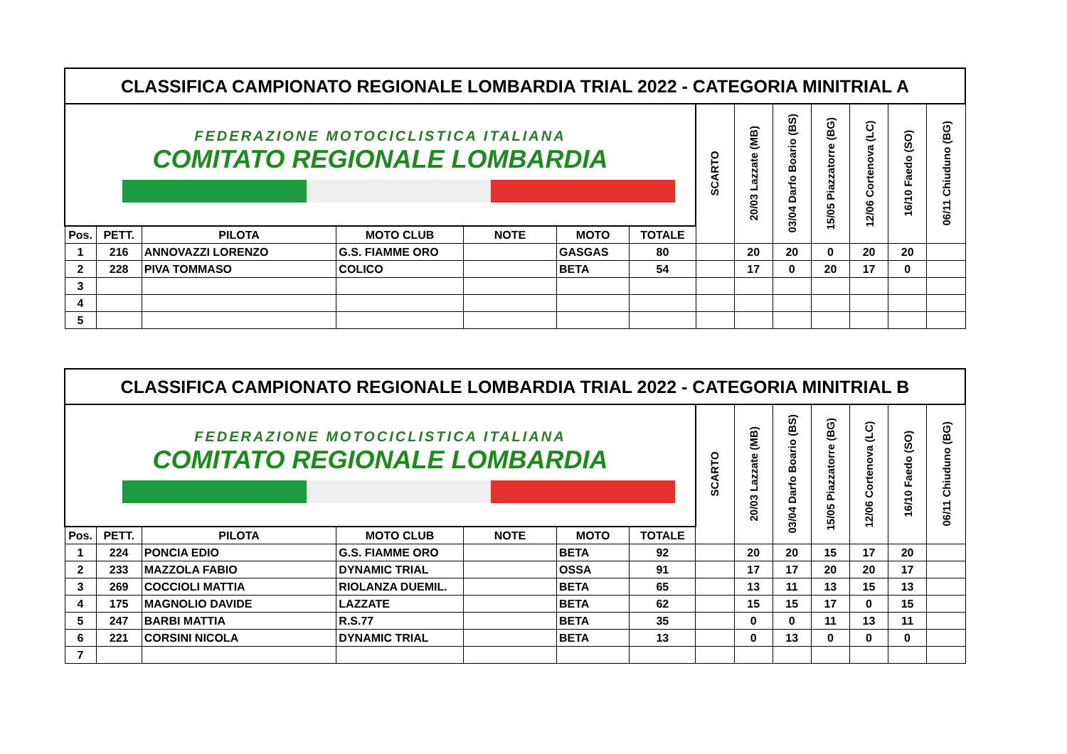| CLASSIFICA CAMPIONATO REGIONALE LOMBARDIA TRIAL 2022 - CATEGORIA MINITRIAL A | | | | | | | | | | | | | |
| FEDERAZIONE MOTOCICLISTICA ITALIANA COMITATO REGIONALE LOMBARDIA | | | | | | | SCARTO | 20/03 Lazzate (MB) | 03/04 Darfo Boario (BS) | 15/05 Piazzatorre (BG) | 12/06 Cortenova (LC) | 16/10 Faedo (SO) | 06/11 Chiuduno (BG) |
| Pos. | PETT. | PILOTA | MOTO CLUB | NOTE | MOTO | TOTALE | | | | | | | |
| 1 | 216 | ANNOVAZZI LORENZO | G.S. FIAMME ORO | | GASGAS | 80 | | 20 | 20 | 0 | 20 | 20 | |
| 2 | 228 | PIVA TOMMASO | COLICO | | BETA | 54 | | 17 | 0 | 20 | 17 | 0 | |
| 3 | | | | | | | | | | | | | |
| 4 | | | | | | | | | | | | | |
| 5 | | | | | | | | | | | | | |
| CLASSIFICA CAMPIONATO REGIONALE LOMBARDIA TRIAL 2022 - CATEGORIA MINITRIAL B | | | | | | | | | | | | | |
| FEDERAZIONE MOTOCICLISTICA ITALIANA COMITATO REGIONALE LOMBARDIA | | | | | | | SCARTO | 20/03 Lazzate (MB) | 03/04 Darfo Boario (BS) | 15/05 Piazzatorre (BG) | 12/06 Cortenova (LC) | 16/10 Faedo (SO) | 06/11 Chiuduno (BG) |
| Pos. | PETT. | PILOTA | MOTO CLUB | NOTE | MOTO | TOTALE | | | | | | | |
| 1 | 224 | PONCIA EDIO | G.S. FIAMME ORO | | BETA | 92 | | 20 | 20 | 15 | 17 | 20 | |
| 2 | 233 | MAZZOLA FABIO | DYNAMIC TRIAL | | OSSA | 91 | | 17 | 17 | 20 | 20 | 17 | |
| 3 | 269 | COCCIOLI MATTIA | RIOLANZA DUEMIL. | | BETA | 65 | | 13 | 11 | 13 | 15 | 13 | |
| 4 | 175 | MAGNOLIO DAVIDE | LAZZATE | | BETA | 62 | | 15 | 15 | 17 | 0 | 15 | |
| 5 | 247 | BARBI MATTIA | R.S.77 | | BETA | 35 | | 0 | 0 | 11 | 13 | 11 | |
| 6 | 221 | CORSINI NICOLA | DYNAMIC TRIAL | | BETA | 13 | | 0 | 13 | 0 | 0 | 0 | |
| 7 | | | | | | | | | | | | | |